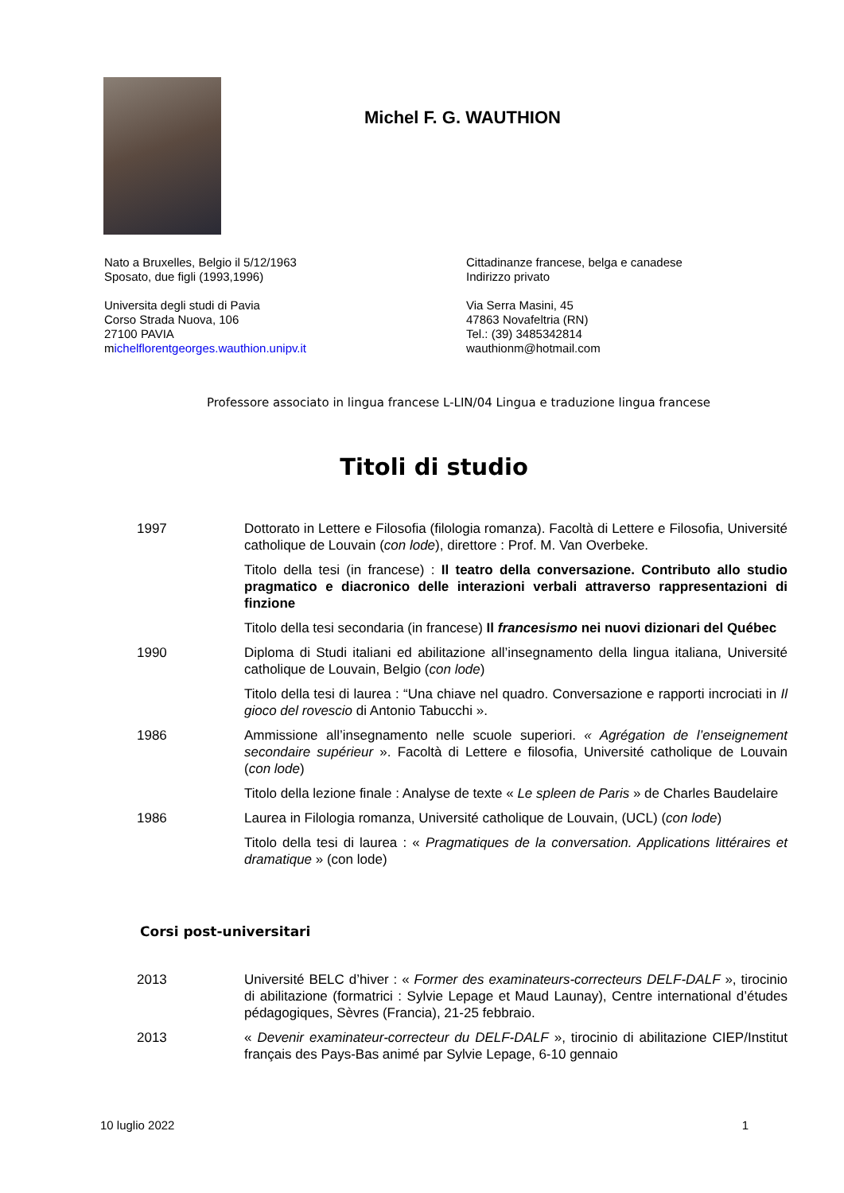Michel F. G. WAUTHION
Nato a Bruxelles, Belgio il 5/12/1963
Sposato, due figli (1993,1996)
Universita degli studi di Pavia
Corso Strada Nuova, 106
27100 PAVIA
michelflorentgeorges.wauthion.unipv.it
Cittadinanze francese, belga e canadese
Indirizzo privato
Via Serra Masini, 45
47863 Novafeltria (RN)
Tel.: (39) 3485342814
wauthionm@hotmail.com
Professore associato in lingua francese L-LIN/04 Lingua e traduzione lingua francese
Titoli di studio
| 1997 | Dottorato in Lettere e Filosofia (filologia romanza). Facoltà di Lettere e Filosofia, Université catholique de Louvain ( con lode ), direttore : Prof. M. Van Overbeke. |
| | Titolo della tesi (in francese) : Il teatro della conversazione. Contributo allo studio pragmatico e diacronico delle interazioni verbali attraverso rappresentazioni di finzione |
| | Titolo della tesi secondaria (in francese) Il francesismo nei nuovi dizionari del Québec |
| 1990 | Diploma di Studi italiani ed abilitazione all’insegnamento della lingua italiana, Université catholique de Louvain, Belgio ( con lode ) |
| | Titolo della tesi di laurea : “Una chiave nel quadro. Conversazione e rapporti incrociati in Il gioco del rovescio di Antonio Tabucchi ». |
| 1986 | Ammissione all’insegnamento nelle scuole superiori. « Agrégation de l’enseignement secondaire supérieur ». Facoltà di Lettere e filosofia, Université catholique de Louvain ( con lode ) |
| | Titolo della lezione finale : Analyse de texte « Le spleen de Paris » de Charles Baudelaire |
| 1986 | Laurea in Filologia romanza, Université catholique de Louvain, (UCL) ( con lode ) |
| | Titolo della tesi di laurea : « Pragmatiques de la conversation. Applications littéraires et dramatique » (con lode) |
Corsi post-universitari
| 2013 | Université BELC d’hiver : « Former des examinateurs-correcteurs DELF-DALF », tirocinio di abilitazione (formatrici : Sylvie Lepage et Maud Launay), Centre international d’études pédagogiques, Sèvres (Francia), 21-25 febbraio. |
| 2013 | « Devenir examinateur-correcteur du DELF-DALF », tirocinio di abilitazione CIEP/Institut français des Pays-Bas animé par Sylvie Lepage, 6-10 gennaio |
10 luglio 2022 1